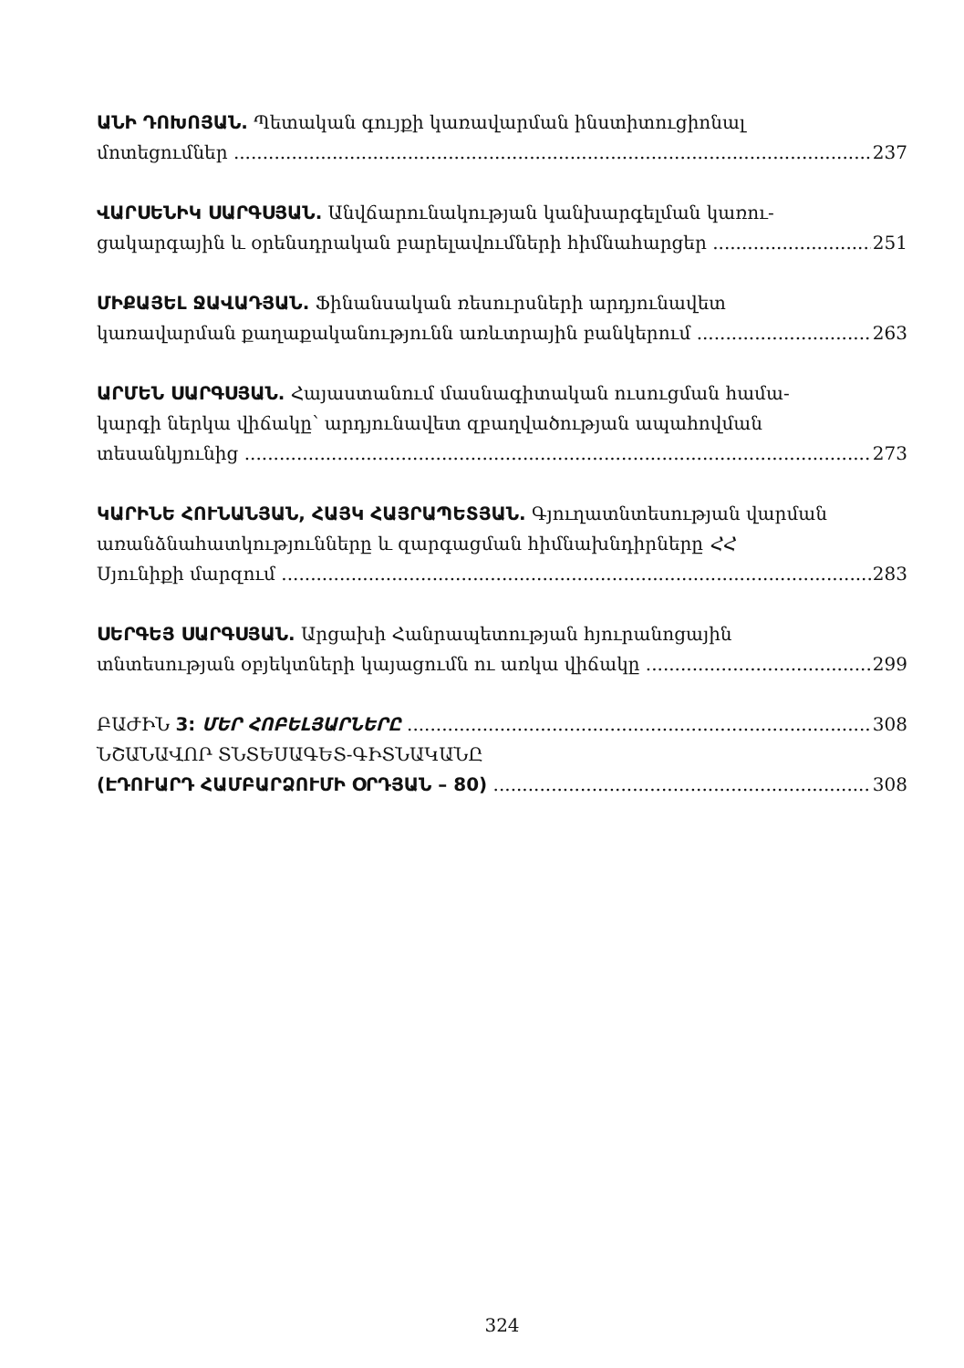ԱՆԻ ԴՈԽՈՅԱՆ. Պետական գույքի կառավարման ինստիտուցիոնալ
մոտեցումներ 237
ՎԱՐՍԵՆԻԿ ՍԱՐԳՍՅԱՆ. Անվճարունակության կանխարգելման կառու-
ցակարգային և օրենսդրական բարելավումների հիմնահարցեր 251
ՄԻՔԱՅԵԼ ՋԱՎԱԴՅԱՆ. Ֆինանսական ռեսուրսների արդյունավետ
կառավարման քաղաքականությունն առևտրային բանկերում 263
ԱՐՄԵՆ ՍԱՐԳՍՅԱՆ. Հայաստանում մասնագիտական ուսուցման համա-
կարգի ներկա վիճակը՝ արդյունավետ զբաղվածության ապահովման
տեսանկյունից 273
ԿԱՐԻՆԵ ՀՈՒՆԱՆՅԱՆ, ՀԱՅԿ ՀԱՅՐԱՊԵՏՅԱՆ. Գյուղատնտեսության վարման
առանձնահատկությունները և զարգացման հիմնախնդիրները ՀՀ
Սյունիքի մարզում 283
ՍԵՐԳԵՅ ՍԱՐԳՍՅԱՆ. Արցախի Հանրապետության հյուրանոցային
տնտեսության օբյեկտների կայացումն ու առկա վիճակը 299
ԲԱԺԻՆ 3: ՄԵՐ ՀՈԲԵԼՅԱՐՆԵՐԸ 308
ՆՇԱՆԱՎՈՐ ՏՆՏԵՍԱԳԵՏ-ԳԻՏՆԱԿԱՆԸ
(ԷԴՈՒԱՐԴ ՀԱՄԲԱՐՁՈՒՄԻ ՕՐԴՅԱՆ – 80) 308
324